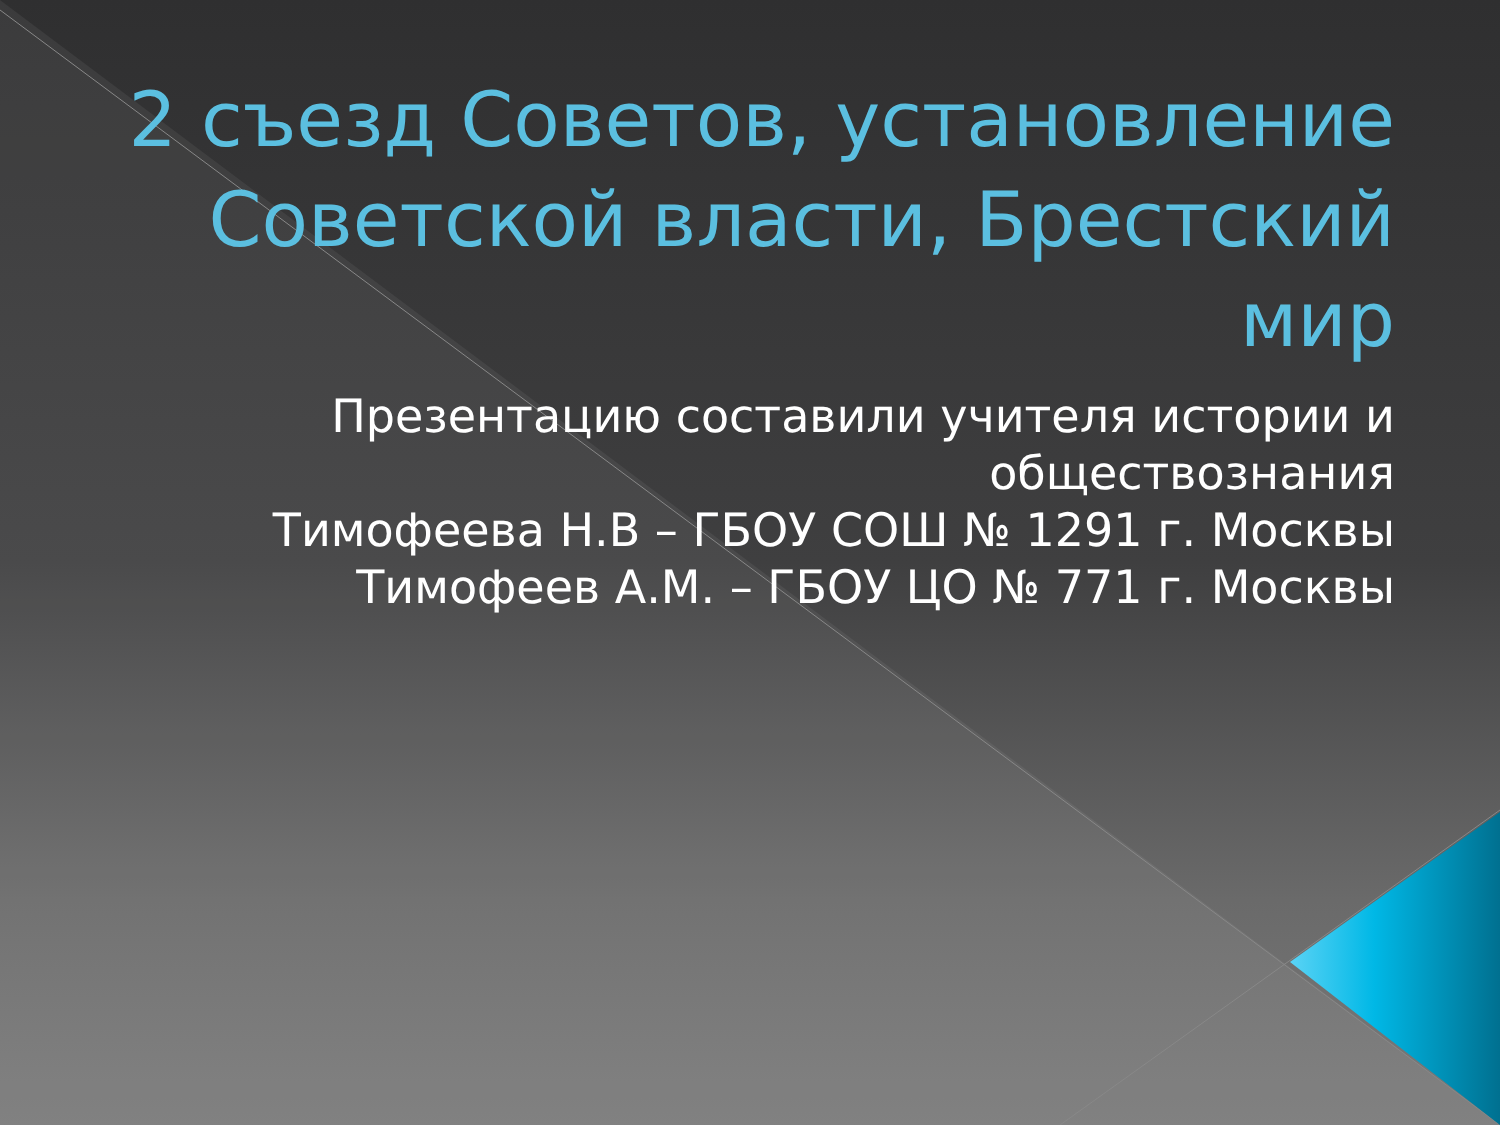2 съезд Советов, установление Советской власти, Брестский мир
Презентацию составили учителя истории и обществознания
Тимофеева Н.В – ГБОУ СОШ № 1291 г. Москвы
Тимофеев А.М. – ГБОУ ЦО № 771 г. Москвы